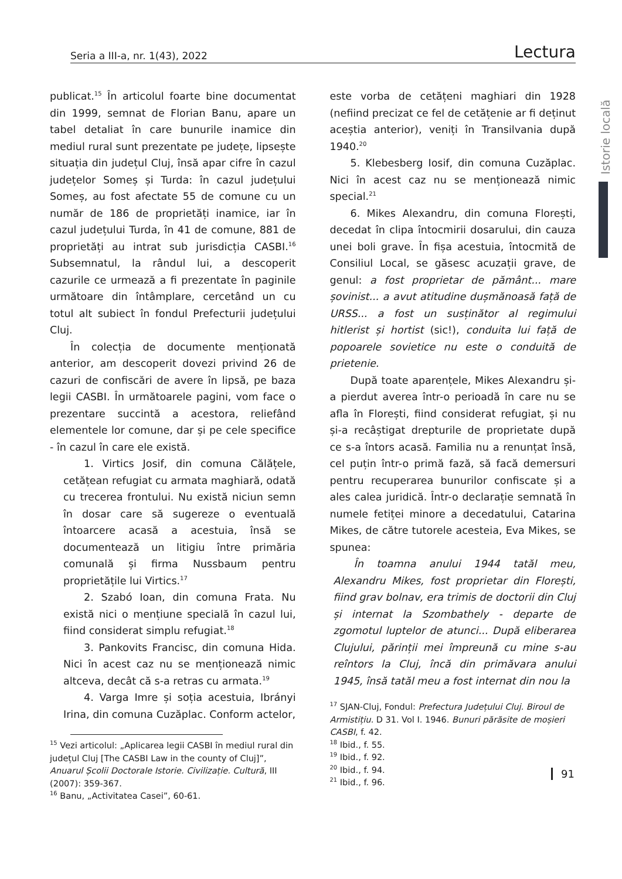Seria a III-a, nr. 1(43), 2022 Lectura
Istorie locală
publicat.<sup>15</sup> În articolul foarte bine documentat din 1999, semnat de Florian Banu, apare un tabel detaliat în care bunurile inamice din mediul rural sunt prezentate pe județe, lipsește situația din județul Cluj, însă apar cifre în cazul județelor Someș și Turda: în cazul județului Someș, au fost afectate 55 de comune cu un număr de 186 de proprietăți inamice, iar în cazul județului Turda, în 41 de comune, 881 de proprietăți au intrat sub jurisdicția CASBI.<sup>16</sup> Subsemnatul, la rândul lui, a descoperit cazurile ce urmează a fi prezentate în paginile următoare din întâmplare, cercetând un cu totul alt subiect în fondul Prefecturii județului Cluj.
În colecția de documente menționată anterior, am descoperit dovezi privind 26 de cazuri de confiscări de avere în lipsă, pe baza legii CASBI. În următoarele pagini, vom face o prezentare succintă a acestora, reliefând elementele lor comune, dar și pe cele specifice - în cazul în care ele există.
1. Virtics Josif, din comuna Călățele, cetățean refugiat cu armata maghiară, odată cu trecerea frontului. Nu există niciun semn în dosar care să sugereze o eventuală întoarcere acasă a acestuia, însă se documentează un litigiu între primăria comunală și firma Nussbaum pentru proprietățile lui Virtics.<sup>17</sup>
2. Szabó Ioan, din comuna Frata. Nu există nici o mențiune specială în cazul lui, fiind considerat simplu refugiat.<sup>18</sup>
3. Pankovits Francisc, din comuna Hida. Nici în acest caz nu se menționează nimic altceva, decât că s-a retras cu armata.<sup>19</sup>
4. Varga Imre și soția acestuia, Ibrányi Irina, din comuna Cuzăplac. Conform actelor,
<sup>15</sup> Vezi articolul: „Aplicarea legii CASBI în mediul rural din județul Cluj [The CASBI Law in the county of Cluj]”, Anuarul Școlii Doctorale Istorie. Civilizație. Cultură, III (2007): 359-367.
<sup>16</sup> Banu, „Activitatea Casei”, 60-61.
este vorba de cetățeni maghiari din 1928 (nefiind precizat ce fel de cetățenie ar fi deținut aceștia anterior), veniți în Transilvania după 1940.<sup>20</sup>
5. Klebesberg Iosif, din comuna Cuzăplac. Nici în acest caz nu se menționează nimic special.<sup>21</sup>
6. Mikes Alexandru, din comuna Florești, decedat în clipa întocmirii dosarului, din cauza unei boli grave. În fișa acestuia, întocmită de Consiliul Local, se găsesc acuzații grave, de genul: a fost proprietar de pământ... mare șovinist... a avut atitudine dușmănoasă față de URSS... a fost un susținător al regimului hitlerist și hortist (sic!), conduita lui față de popoarele sovietice nu este o conduită de prietenie.
După toate aparențele, Mikes Alexandru și-a pierdut averea într-o perioadă în care nu se afla în Florești, fiind considerat refugiat, și nu și-a recâștigat drepturile de proprietate după ce s-a întors acasă. Familia nu a renunțat însă, cel puțin într-o primă fază, să facă demersuri pentru recuperarea bunurilor confiscate și a ales calea juridică. Într-o declarație semnată în numele fetiței minore a decedatului, Catarina Mikes, de către tutorele acesteia, Eva Mikes, se spunea:
În toamna anului 1944 tatăl meu, Alexandru Mikes, fost proprietar din Florești, fiind grav bolnav, era trimis de doctorii din Cluj și internat la Szombathely - departe de zgomotul luptelor de atunci... După eliberarea Clujului, părinții mei împreună cu mine s-au reîntors la Cluj, încă din primăvara anului 1945, însă tatăl meu a fost internat din nou la
<sup>17</sup> SJAN-Cluj, Fondul: Prefectura Județului Cluj. Biroul de Armistițiu. D 31. Vol I. 1946. Bunuri părăsite de moșieri CASBI, f. 42.
<sup>18</sup> Ibid., f. 55.
<sup>19</sup> Ibid., f. 92.
<sup>20</sup> Ibid., f. 94.
<sup>21</sup> Ibid., f. 96.
91